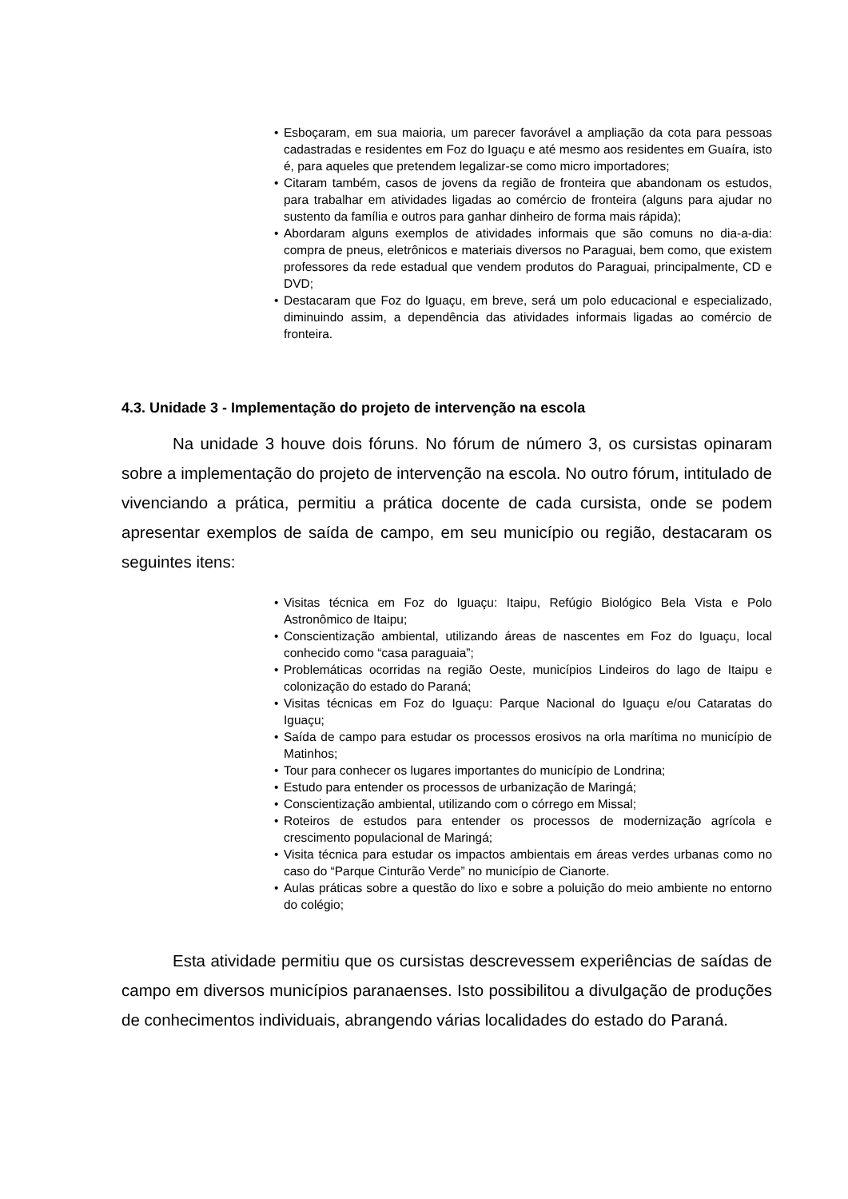• Esboçaram, em sua maioria, um parecer favorável a ampliação da cota para pessoas cadastradas e residentes em Foz do Iguaçu e até mesmo aos residentes em Guaíra, isto é, para aqueles que pretendem legalizar-se como micro importadores;
• Citaram também, casos de jovens da região de fronteira que abandonam os estudos, para trabalhar em atividades ligadas ao comércio de fronteira (alguns para ajudar no sustento da família e outros para ganhar dinheiro de forma mais rápida);
• Abordaram alguns exemplos de atividades informais que são comuns no dia-a-dia: compra de pneus, eletrônicos e materiais diversos no Paraguai, bem como, que existem professores da rede estadual que vendem produtos do Paraguai, principalmente, CD e DVD;
• Destacaram que Foz do Iguaçu, em breve, será um polo educacional e especializado, diminuindo assim, a dependência das atividades informais ligadas ao comércio de fronteira.
4.3. Unidade 3 - Implementação do projeto de intervenção na escola
Na unidade 3 houve dois fóruns. No fórum de número 3, os cursistas opinaram sobre a implementação do projeto de intervenção na escola. No outro fórum, intitulado de vivenciando a prática, permitiu a prática docente de cada cursista, onde se podem apresentar exemplos de saída de campo, em seu município ou região, destacaram os seguintes itens:
• Visitas técnica em Foz do Iguaçu: Itaipu, Refúgio Biológico Bela Vista e Polo Astronômico de Itaipu;
• Conscientização ambiental, utilizando áreas de nascentes em Foz do Iguaçu, local conhecido como “casa paraguaia”;
• Problemáticas ocorridas na região Oeste, municípios Lindeiros do lago de Itaipu e colonização do estado do Paraná;
• Visitas técnicas em Foz do Iguaçu: Parque Nacional do Iguaçu e/ou Cataratas do Iguaçu;
• Saída de campo para estudar os processos erosivos na orla marítima no município de Matinhos;
• Tour para conhecer os lugares importantes do município de Londrina;
• Estudo para entender os processos de urbanização de Maringá;
• Conscientização ambiental, utilizando com o córrego em Missal;
• Roteiros de estudos para entender os processos de modernização agrícola e crescimento populacional de Maringá;
• Visita técnica para estudar os impactos ambientais em áreas verdes urbanas como no caso do “Parque Cinturão Verde” no município de Cianorte.
• Aulas práticas sobre a questão do lixo e sobre a poluição do meio ambiente no entorno do colégio;
Esta atividade permitiu que os cursistas descrevessem experiências de saídas de campo em diversos municípios paranaenses. Isto possibilitou a divulgação de produções de conhecimentos individuais, abrangendo várias localidades do estado do Paraná.